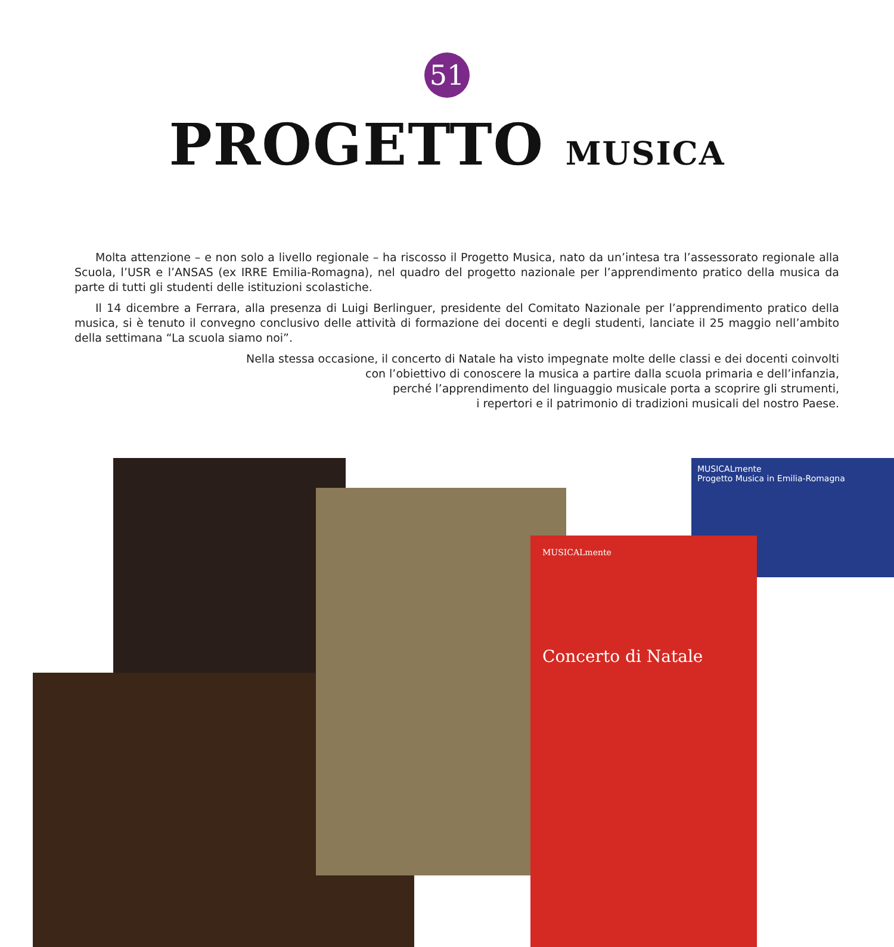51
PROGETTO MUSICA
Molta attenzione – e non solo a livello regionale – ha riscosso il Progetto Musica, nato da un’intesa tra l’assessorato regionale alla Scuola, l’USR e l’ANSAS (ex IRRE Emilia-Romagna), nel quadro del progetto nazionale per l’apprendimento pratico della musica da parte di tutti gli studenti delle istituzioni scolastiche.
Il 14 dicembre a Ferrara, alla presenza di Luigi Berlinguer, presidente del Comitato Nazionale per l’apprendimento pratico della musica, si è tenuto il convegno conclusivo delle attività di formazione dei docenti e degli studenti, lanciate il 25 maggio nell’ambito della settimana “La scuola siamo noi”.
Nella stessa occasione, il concerto di Natale ha visto impegnate molte delle classi e dei docenti coinvolti
con l’obiettivo di conoscere la musica a partire dalla scuola primaria e dell’infanzia,
perché l’apprendimento del linguaggio musicale porta a scoprire gli strumenti,
i repertori e il patrimonio di tradizioni musicali del nostro Paese.
MUSICALmente
Progetto Musica in Emilia-Romagna
MUSICALmente
Concerto di Natale